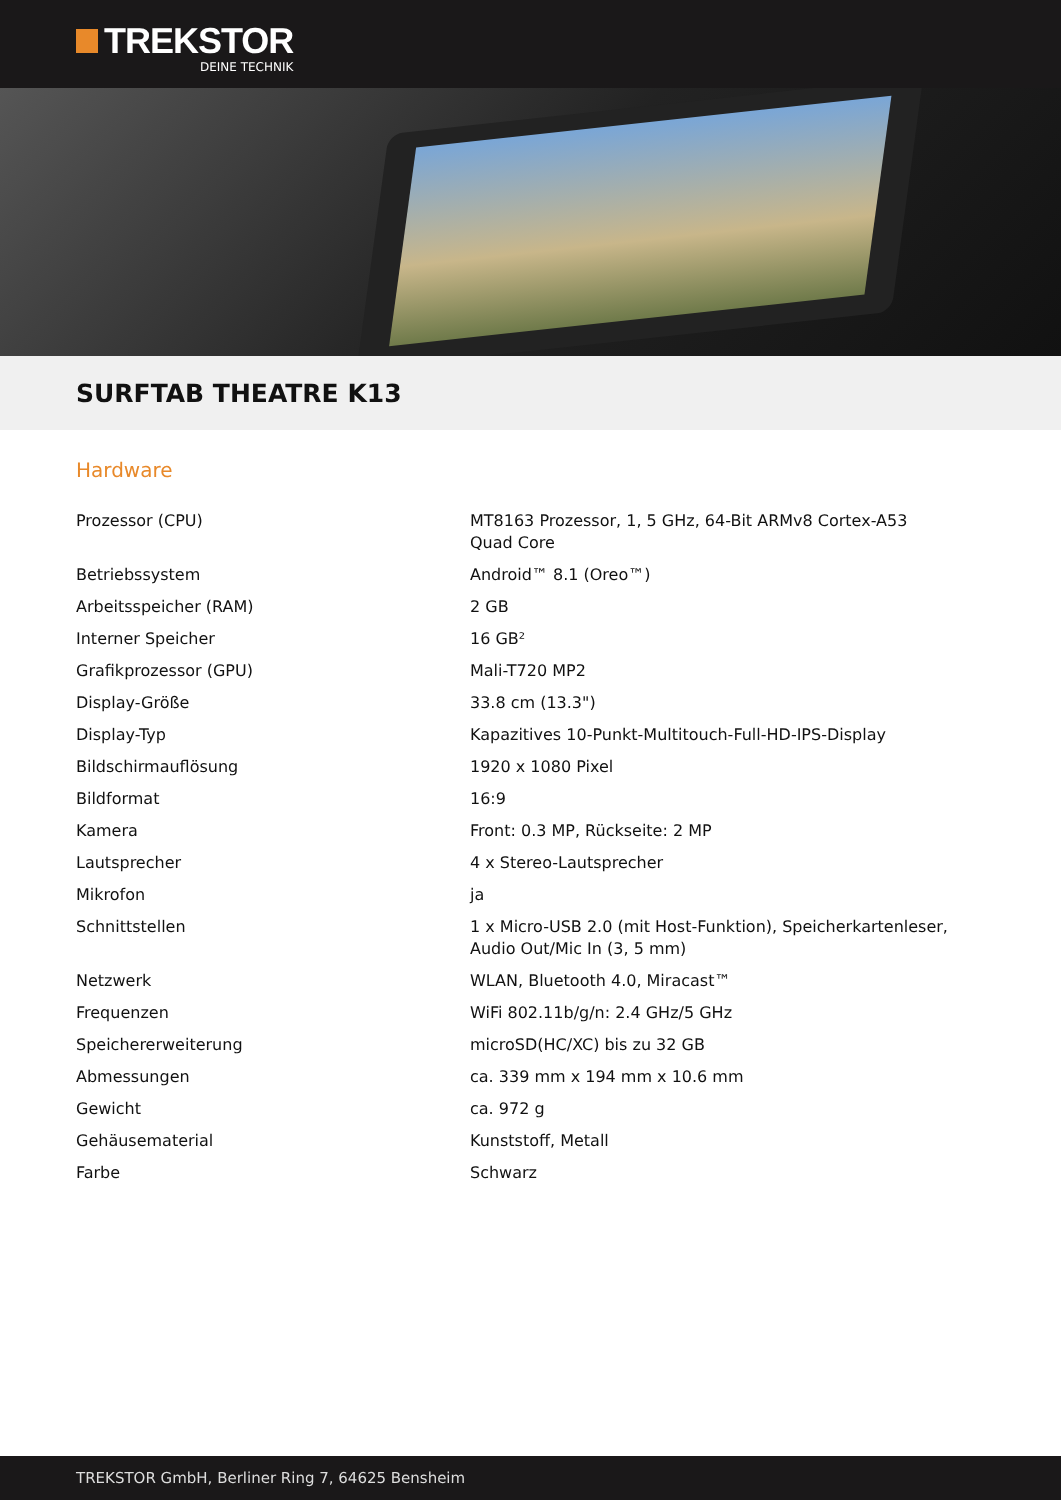TREKSTOR
DEINE TECHNIK
SURFTAB THEATRE K13
Hardware
| Prozessor (CPU) | MT8163 Prozessor, 1, 5 GHz, 64-Bit ARMv8 Cortex-A53 Quad Core |
| Betriebssystem | Android™ 8.1 (Oreo™) |
| Arbeitsspeicher (RAM) | 2 GB |
| Interner Speicher | 16 GB² |
| Grafikprozessor (GPU) | Mali-T720 MP2 |
| Display-Größe | 33.8 cm (13.3") |
| Display-Typ | Kapazitives 10-Punkt-Multitouch-Full-HD-IPS-Display |
| Bildschirmauflösung | 1920 x 1080 Pixel |
| Bildformat | 16:9 |
| Kamera | Front: 0.3 MP, Rückseite: 2 MP |
| Lautsprecher | 4 x Stereo-Lautsprecher |
| Mikrofon | ja |
| Schnittstellen | 1 x Micro-USB 2.0 (mit Host-Funktion), Speicherkartenleser, Audio Out/Mic In (3, 5 mm) |
| Netzwerk | WLAN, Bluetooth 4.0, Miracast™ |
| Frequenzen | WiFi 802.11b/g/n: 2.4 GHz/5 GHz |
| Speichererweiterung | microSD(HC/XC) bis zu 32 GB |
| Abmessungen | ca. 339 mm x 194 mm x 10.6 mm |
| Gewicht | ca. 972 g |
| Gehäusematerial | Kunststoff, Metall |
| Farbe | Schwarz |
TREKSTOR GmbH, Berliner Ring 7, 64625 Bensheim